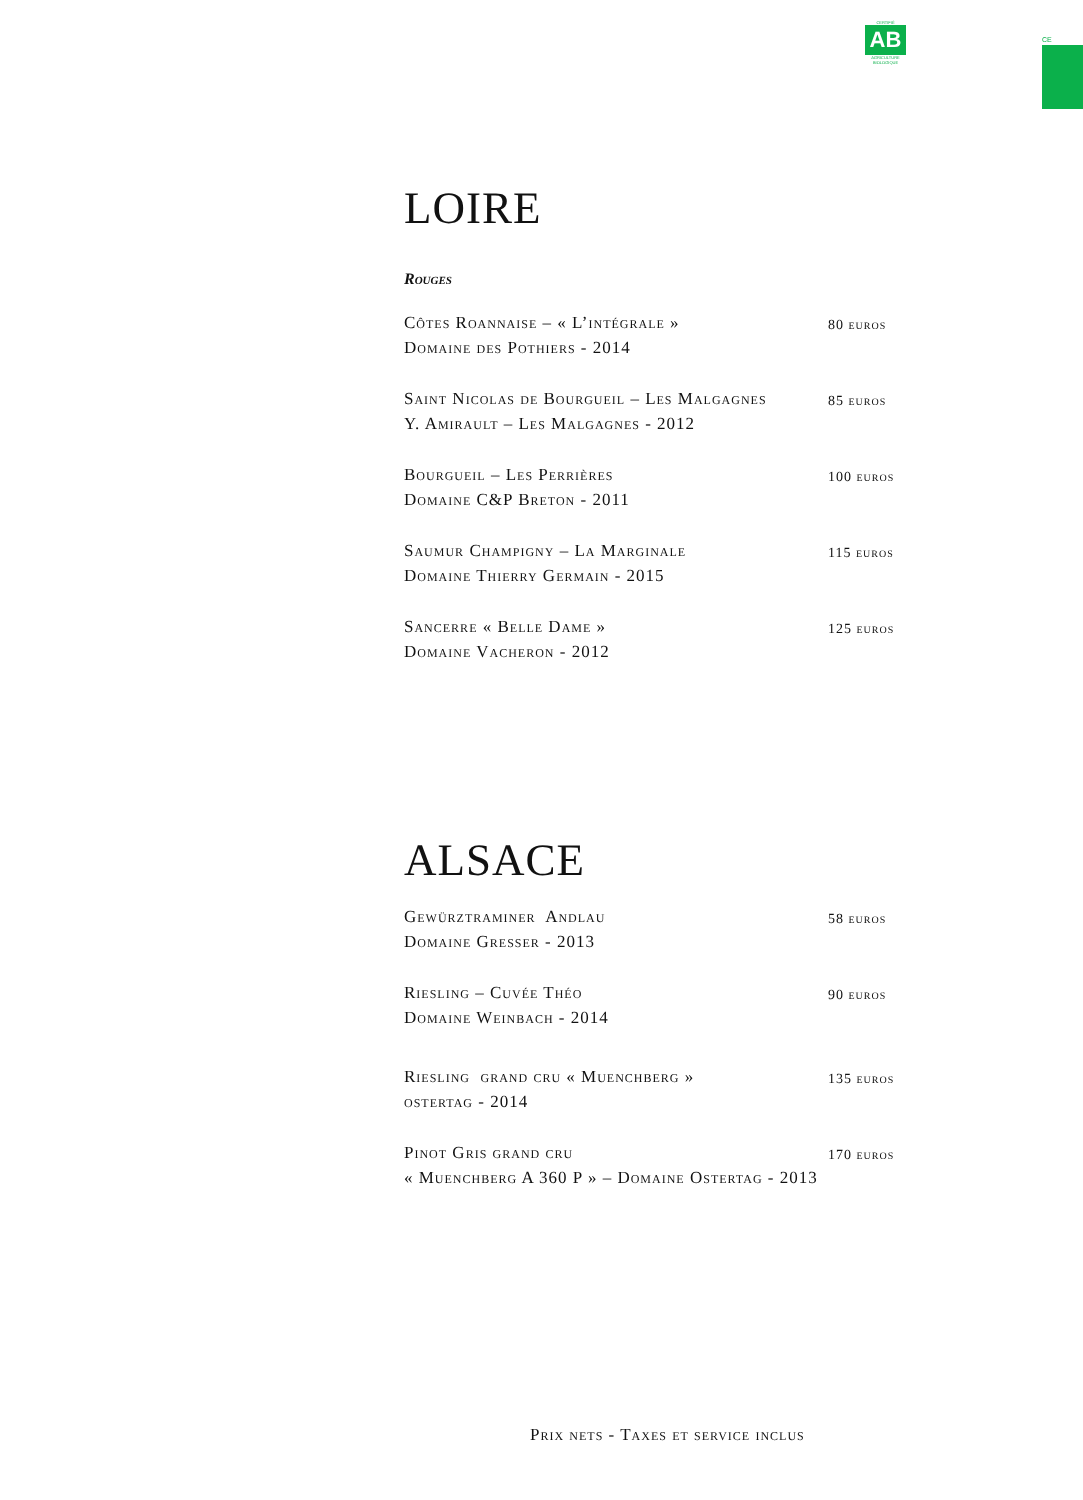CERTIFIÉ
AB
AGRICULTURE BIOLOGIQUE
CE
LOIRE
Rouges
| Côtes Roannaise – « L’intégrale » Domaine des Pothiers - 2014 | 80 euros |
| Saint Nicolas de Bourgueil – Les Malgagnes Y. Amirault – Les Malgagnes - 2012 | 85 euros |
| Bourgueil – Les Perrières Domaine C&P Breton - 2011 | 100 euros |
| Saumur Champigny – La Marginale Domaine Thierry Germain - 2015 | 115 euros |
| Sancerre « Belle Dame » Domaine Vacheron - 2012 | 125 euros |
ALSACE
| Gewürztraminer Andlau Domaine Gresser - 2013 | 58 euros |
| Riesling – Cuvée Théo Domaine Weinbach - 2014 | 90 euros |
| Riesling grand cru « Muenchberg » ostertag - 2014 | 135 euros |
| Pinot Gris grand cru « Muenchberg A 360 P » – Domaine Ostertag - 2013 | 170 euros |
Prix nets - Taxes et service inclus